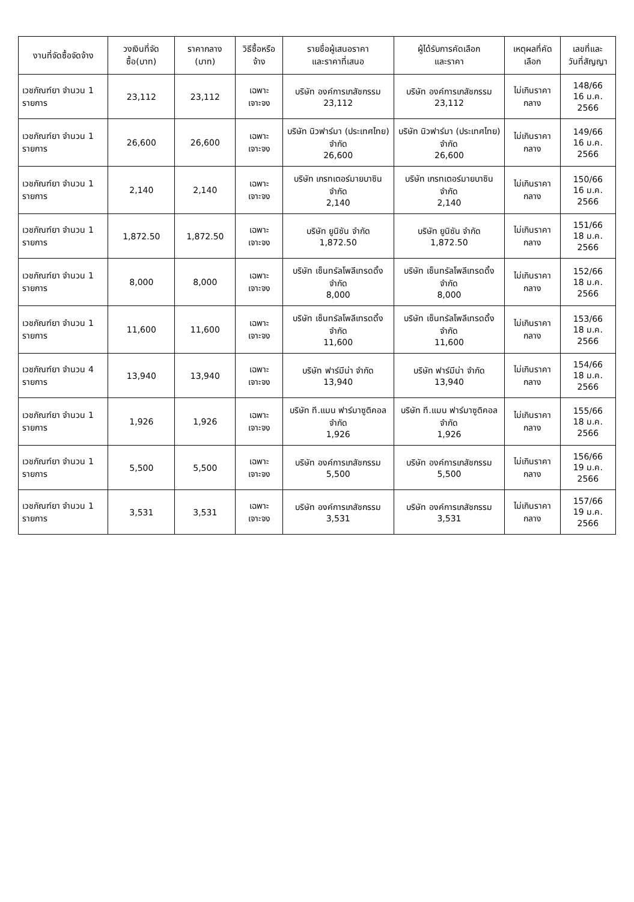| งานที่จัดซื้อจัดจ้าง | วงเงินที่จัดซื้อ(บาท) | ราคากลาง (บาท) | วิธีซื้อหรือจ้าง | รายชื่อผู้เสนอราคา และราคาที่เสนอ | ผู้ได้รับการคัดเลือก และราคา | เหตุผลที่คัดเลือก | เลขที่และ วันที่สัญญา |
| --- | --- | --- | --- | --- | --- | --- | --- |
| เวชภัณฑ์ยา จำนวน 1 รายการ | 23,112 | 23,112 | เฉพาะเจาะจง | บริษัท องค์การเภสัชกรรม 23,112 | บริษัท องค์การเภสัชกรรม 23,112 | ไม่เกินราคากลาง | 148/66 16 ม.ค. 2566 |
| เวชภัณฑ์ยา จำนวน 1 รายการ | 26,600 | 26,600 | เฉพาะเจาะจง | บริษัท นิวฟาร์มา (ประเทศไทย) จำกัด 26,600 | บริษัท นิวฟาร์มา (ประเทศไทย) จำกัด 26,600 | ไม่เกินราคากลาง | 149/66 16 ม.ค. 2566 |
| เวชภัณฑ์ยา จำนวน 1 รายการ | 2,140 | 2,140 | เฉพาะเจาะจง | บริษัท เกรทเตอร์มายบาซิน จำกัด 2,140 | บริษัท เกรทเตอร์มายบาซิน จำกัด 2,140 | ไม่เกินราคากลาง | 150/66 16 ม.ค. 2566 |
| เวชภัณฑ์ยา จำนวน 1 รายการ | 1,872.50 | 1,872.50 | เฉพาะเจาะจง | บริษัท ยูนิซัน จำกัด 1,872.50 | บริษัท ยูนิซัน จำกัด 1,872.50 | ไม่เกินราคากลาง | 151/66 18 ม.ค. 2566 |
| เวชภัณฑ์ยา จำนวน 1 รายการ | 8,000 | 8,000 | เฉพาะเจาะจง | บริษัท เซ็นทรัลโพลีเทรดดิ้ง จำกัด 8,000 | บริษัท เซ็นทรัลโพลีเทรดดิ้ง จำกัด 8,000 | ไม่เกินราคากลาง | 152/66 18 ม.ค. 2566 |
| เวชภัณฑ์ยา จำนวน 1 รายการ | 11,600 | 11,600 | เฉพาะเจาะจง | บริษัท เซ็นทรัลโพลีเทรดดิ้ง จำกัด 11,600 | บริษัท เซ็นทรัลโพลีเทรดดิ้ง จำกัด 11,600 | ไม่เกินราคากลาง | 153/66 18 ม.ค. 2566 |
| เวชภัณฑ์ยา จำนวน 4 รายการ | 13,940 | 13,940 | เฉพาะเจาะจง | บริษัท ฟาร์มีน่า จำกัด 13,940 | บริษัท ฟาร์มีน่า จำกัด 13,940 | ไม่เกินราคากลาง | 154/66 18 ม.ค. 2566 |
| เวชภัณฑ์ยา จำนวน 1 รายการ | 1,926 | 1,926 | เฉพาะเจาะจง | บริษัท ที.แมน ฟาร์มาซูติคอล จำกัด 1,926 | บริษัท ที.แมน ฟาร์มาซูติคอล จำกัด 1,926 | ไม่เกินราคากลาง | 155/66 18 ม.ค. 2566 |
| เวชภัณฑ์ยา จำนวน 1 รายการ | 5,500 | 5,500 | เฉพาะเจาะจง | บริษัท องค์การเภสัชกรรม 5,500 | บริษัท องค์การเภสัชกรรม 5,500 | ไม่เกินราคากลาง | 156/66 19 ม.ค. 2566 |
| เวชภัณฑ์ยา จำนวน 1 รายการ | 3,531 | 3,531 | เฉพาะเจาะจง | บริษัท องค์การเภสัชกรรม 3,531 | บริษัท องค์การเภสัชกรรม 3,531 | ไม่เกินราคากลาง | 157/66 19 ม.ค. 2566 |